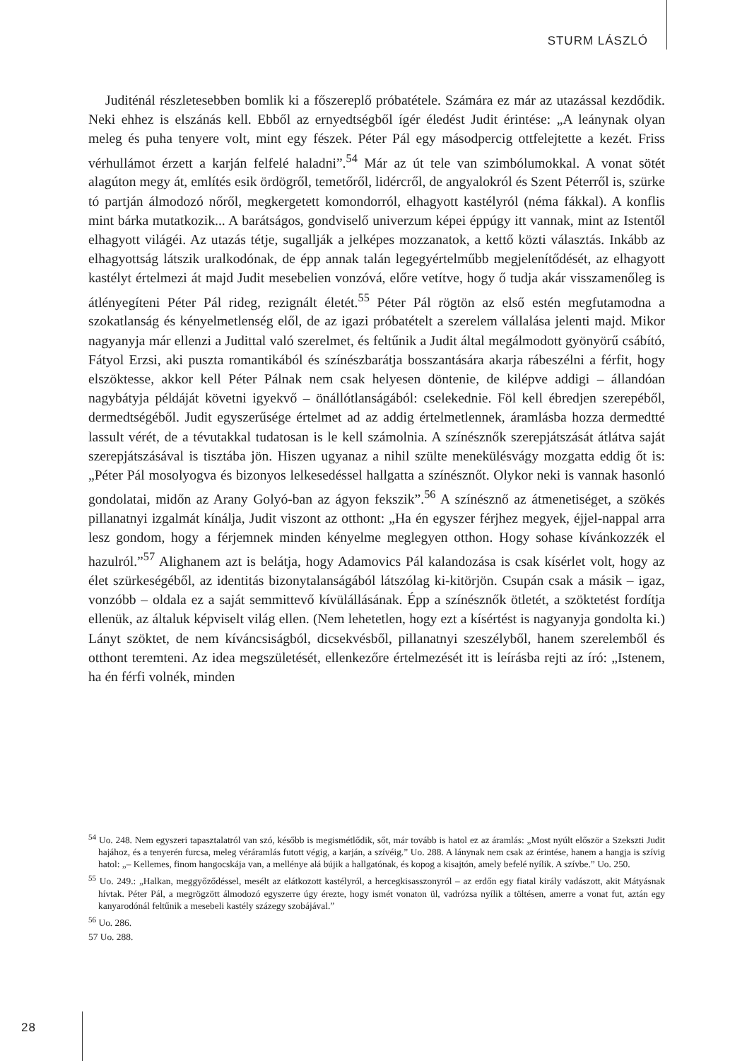STURM LÁSZLÓ
Juditénál részletesebben bomlik ki a főszereplő próbatétele. Számára ez már az utazással kezdődik. Neki ehhez is elszánás kell. Ebből az ernyedtségből ígér éledést Judit érintése: „A leánynak olyan meleg és puha tenyere volt, mint egy fészek. Péter Pál egy másodpercig ottfelejtette a kezét. Friss vérhullámot érzett a karján felfelé haladni”.<sup>54</sup> Már az út tele van szimbólumokkal. A vonat sötét alagúton megy át, említés esik ördögről, temetőről, lidércről, de angyalokról és Szent Péterről is, szürke tó partján álmodozó nőről, megkergetett komondorról, elhagyott kastélyról (néma fákkal). A konflis mint bárka mutatkozik... A barátságos, gondviselő univerzum képei éppúgy itt vannak, mint az Istentől elhagyott világéi. Az utazás tétje, sugallják a jelképes mozzanatok, a kettő közti választás. Inkább az elhagyottság látszik uralkodónak, de épp annak talán legegyértelműbb megjelenítődését, az elhagyott kastélyt értelmezi át majd Judit mesebelien vonzóvá, előre vetítve, hogy ő tudja akár visszamenőleg is átlényegíteni Péter Pál rideg, rezignált életét.<sup>55</sup> Péter Pál rögtön az első estén megfutamodna a szokatlanság és kényelmetlenség elől, de az igazi próbatételt a szerelem vállalása jelenti majd. Mikor nagyanyja már ellenzi a Judittal való szerelmet, és feltűnik a Judit által megálmodott gyönyörű csábító, Fátyol Erzsi, aki puszta romantikából és színészbarátja bosszantására akarja rábeszélni a férfit, hogy elszöktesse, akkor kell Péter Pálnak nem csak helyesen döntenie, de kilépve addigi – állandóan nagybátyja példáját követni igyekvő – önállótlanságából: cselekednie. Föl kell ébredjen szerepéből, dermedtségéből. Judit egyszerűsége értelmet ad az addig értelmetlennek, áramlásba hozza dermedtté lassult vérét, de a tévutakkal tudatosan is le kell számolnia. A színésznők szerepjátszását átlátva saját szerepjátszásával is tisztába jön. Hiszen ugyanaz a nihil szülte menekülésvágy mozgatta eddig őt is: „Péter Pál mosolyogva és bizonyos lelkesedéssel hallgatta a színésznőt. Olykor neki is vannak hasonló gondolatai, midőn az Arany Golyó-ban az ágyon fekszik”.<sup>56</sup> A színésznő az átmenetiséget, a szökés pillanatnyi izgalmát kínálja, Judit viszont az otthont: „Ha én egyszer férjhez megyek, éjjel-nappal arra lesz gondom, hogy a férjemnek minden kényelme meglegyen otthon. Hogy sohase kívánkozzék el hazulról.”<sup>57</sup> Alighanem azt is belátja, hogy Adamovics Pál kalandozása is csak kísérlet volt, hogy az élet szürkeségéből, az identitás bizonytalanságából látszólag ki-kitörjön. Csupán csak a másik – igaz, vonzóbb – oldala ez a saját semmittevő kívülállásának. Épp a színésznők ötletét, a szöktetést fordítja ellenük, az általuk képviselt világ ellen. (Nem lehetetlen, hogy ezt a kísértést is nagyanyja gondolta ki.) Lányt szöktet, de nem kíváncsiságból, dicsekvésből, pillanatnyi szeszélyből, hanem szerelemből és otthont teremteni. Az idea megszületését, ellenkezőre értelmezését itt is leírásba rejti az író: „Istenem, ha én férfi volnék, minden
<sup>54</sup> Uo. 248. Nem egyszeri tapasztalatról van szó, később is megismétlődik, sőt, már tovább is hatol ez az áramlás: „Most nyúlt először a Szekszti Judit hajához, és a tenyerén furcsa, meleg véráramlás futott végig, a karján, a szívéig.” Uo. 288. A lánynak nem csak az érintése, hanem a hangja is szívig hatol: „– Kellemes, finom hangocskája van, a mellénye alá bújik a hallgatónak, és kopog a kisajtón, amely befelé nyílik. A szívbe.” Uo. 250.
<sup>55</sup> Uo. 249.: „Halkan, meggyőződéssel, mesélt az elátkozott kastélyról, a hercegkisasszonyról – az erdőn egy fiatal király vadászott, akit Mátyásnak hívtak. Péter Pál, a megrögzött álmodozó egyszerre úgy érezte, hogy ismét vonaton ül, vadrózsa nyílik a töltésen, amerre a vonat fut, aztán egy kanyarodónál feltűnik a mesebeli kastély százegy szobájával.”
<sup>56</sup> Uo. 286.
57 Uo. 288.
28